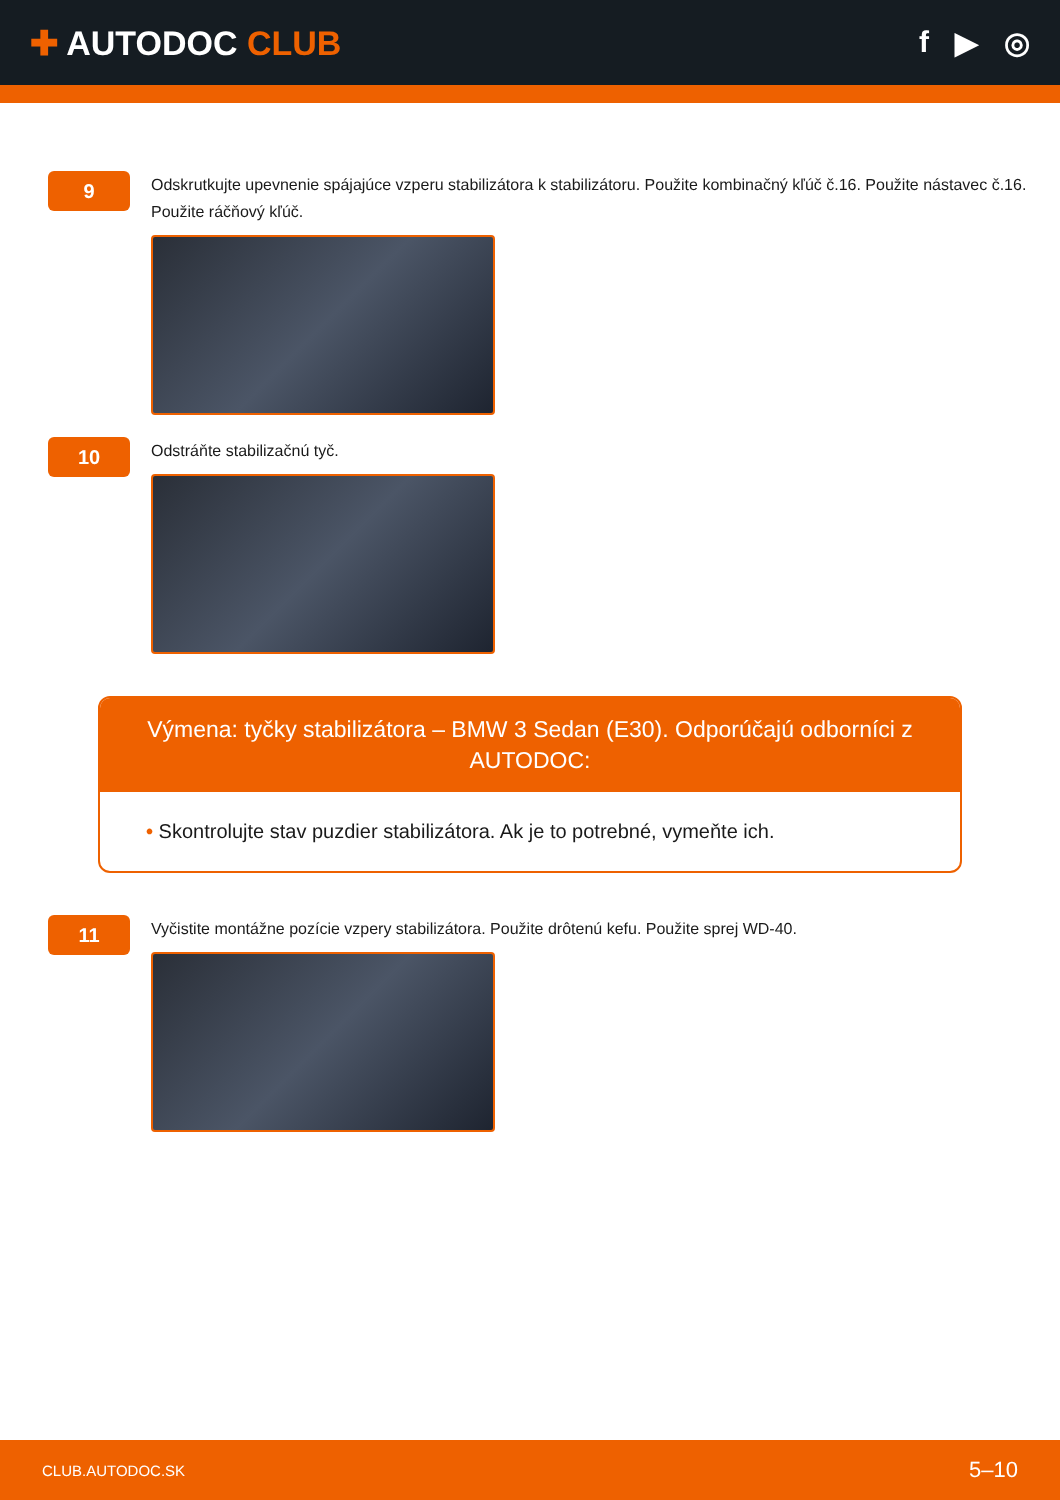✚ AUTODOC CLUB f ▶ ◎
9
Odskrutkujte upevnenie spájajúce vzperu stabilizátora k stabilizátoru. Použite kombinačný kľúč č.16. Použite nástavec č.16. Použite ráčňový kľúč.
10
Odstráňte stabilizačnú tyč.
Výmena: tyčky stabilizátora – BMW 3 Sedan (E30). Odporúčajú odborníci z AUTODOC:
• Skontrolujte stav puzdier stabilizátora. Ak je to potrebné, vymeňte ich.
11
Vyčistite montážne pozície vzpery stabilizátora. Použite drôtenú kefu. Použite sprej WD-40.
CLUB.AUTODOC.SK 5–10